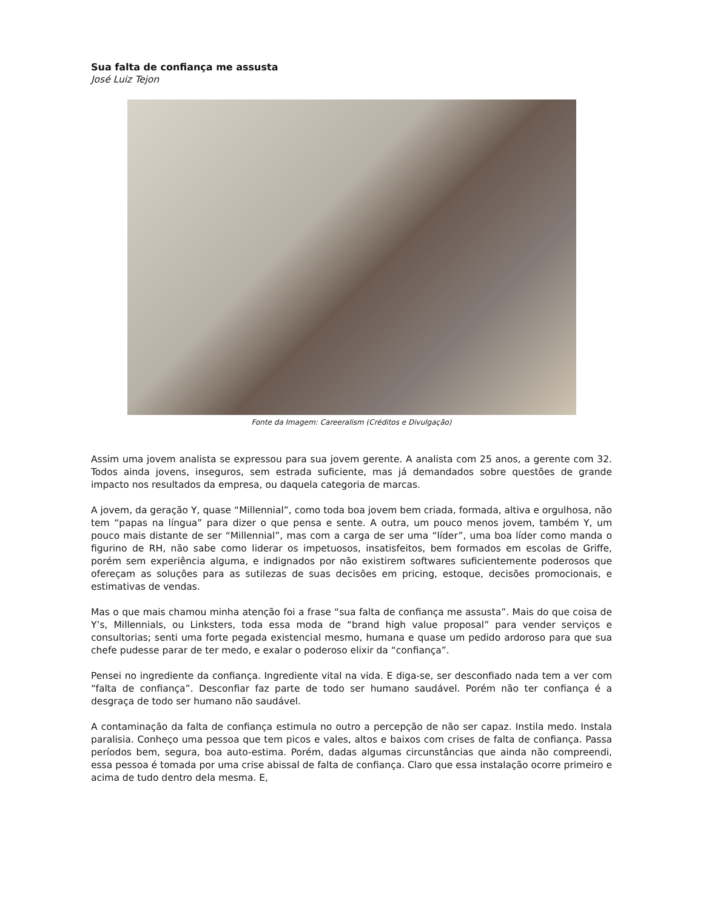Sua falta de confiança me assusta
José Luiz Tejon
Fonte da Imagem: Careeralism (Créditos e Divulgação)
Assim uma jovem analista se expressou para sua jovem gerente. A analista com 25 anos, a gerente com 32. Todos ainda jovens, inseguros, sem estrada suficiente, mas já demandados sobre questões de grande impacto nos resultados da empresa, ou daquela categoria de marcas.
A jovem, da geração Y, quase “Millennial”, como toda boa jovem bem criada, formada, altiva e orgulhosa, não tem “papas na língua” para dizer o que pensa e sente. A outra, um pouco menos jovem, também Y, um pouco mais distante de ser “Millennial”, mas com a carga de ser uma “líder”, uma boa líder como manda o figurino de RH, não sabe como liderar os impetuosos, insatisfeitos, bem formados em escolas de Griffe, porém sem experiência alguma, e indignados por não existirem softwares suficientemente poderosos que ofereçam as soluções para as sutilezas de suas decisões em pricing, estoque, decisões promocionais, e estimativas de vendas.
Mas o que mais chamou minha atenção foi a frase “sua falta de confiança me assusta”. Mais do que coisa de Y’s, Millennials, ou Linksters, toda essa moda de “brand high value proposal” para vender serviços e consultorias; senti uma forte pegada existencial mesmo, humana e quase um pedido ardoroso para que sua chefe pudesse parar de ter medo, e exalar o poderoso elixir da “confiança”.
Pensei no ingrediente da confiança. Ingrediente vital na vida. E diga-se, ser desconfiado nada tem a ver com “falta de confiança”. Desconfiar faz parte de todo ser humano saudável. Porém não ter confiança é a desgraça de todo ser humano não saudável.
A contaminação da falta de confiança estimula no outro a percepção de não ser capaz. Instila medo. Instala paralisia. Conheço uma pessoa que tem picos e vales, altos e baixos com crises de falta de confiança. Passa períodos bem, segura, boa auto-estima. Porém, dadas algumas circunstâncias que ainda não compreendi, essa pessoa é tomada por uma crise abissal de falta de confiança. Claro que essa instalação ocorre primeiro e acima de tudo dentro dela mesma. E,